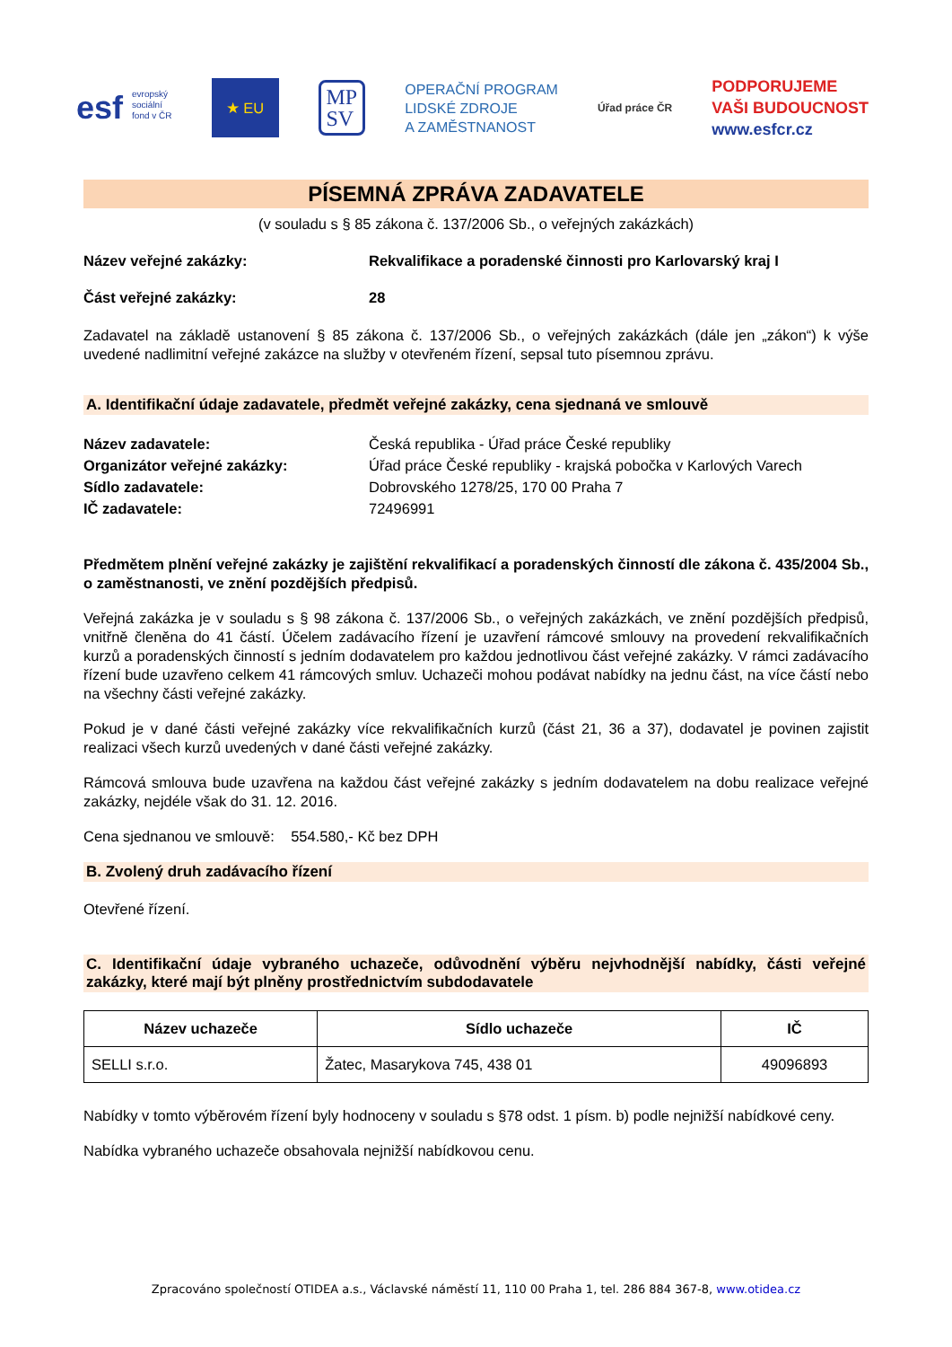esf evropský
sociální
fond v ČR
★ EU
MP
SV
OPERAČNÍ PROGRAM
LIDSKÉ ZDROJE
A ZAMĚSTNANOST
Úřad práce ČR
PODPORUJEME
VAŠI BUDOUCNOST
www.esfcr.cz
PÍSEMNÁ ZPRÁVA ZADAVATELE
(v souladu s § 85 zákona č. 137/2006 Sb., o veřejných zakázkách)
Název veřejné zakázky: Rekvalifikace a poradenské činnosti pro Karlovarský kraj I
Část veřejné zakázky: 28
Zadavatel na základě ustanovení § 85 zákona č. 137/2006 Sb., o veřejných zakázkách (dále jen „zákon“) k výše uvedené nadlimitní veřejné zakázce na služby v otevřeném řízení, sepsal tuto písemnou zprávu.
A. Identifikační údaje zadavatele, předmět veřejné zakázky, cena sjednaná ve smlouvě
Název zadavatele: Česká republika - Úřad práce České republiky
Organizátor veřejné zakázky: Úřad práce České republiky - krajská pobočka v Karlových Varech
Sídlo zadavatele: Dobrovského 1278/25, 170 00 Praha 7
IČ zadavatele: 72496991
Předmětem plnění veřejné zakázky je zajištění rekvalifikací a poradenských činností dle zákona č. 435/2004 Sb., o zaměstnanosti, ve znění pozdějších předpisů.
Veřejná zakázka je v souladu s § 98 zákona č. 137/2006 Sb., o veřejných zakázkách, ve znění pozdějších předpisů, vnitřně členěna do 41 částí. Účelem zadávacího řízení je uzavření rámcové smlouvy na provedení rekvalifikačních kurzů a poradenských činností s jedním dodavatelem pro každou jednotlivou část veřejné zakázky. V rámci zadávacího řízení bude uzavřeno celkem 41 rámcových smluv. Uchazeči mohou podávat nabídky na jednu část, na více částí nebo na všechny části veřejné zakázky.
Pokud je v dané části veřejné zakázky více rekvalifikačních kurzů (část 21, 36 a 37), dodavatel je povinen zajistit realizaci všech kurzů uvedených v dané části veřejné zakázky.
Rámcová smlouva bude uzavřena na každou část veřejné zakázky s jedním dodavatelem na dobu realizace veřejné zakázky, nejdéle však do 31. 12. 2016.
Cena sjednanou ve smlouvě: 554.580,- Kč bez DPH
B. Zvolený druh zadávacího řízení
Otevřené řízení.
C. Identifikační údaje vybraného uchazeče, odůvodnění výběru nejvhodnější nabídky, části veřejné zakázky, které mají být plněny prostřednictvím subdodavatele
| Název uchazeče | Sídlo uchazeče | IČ |
| --- | --- | --- |
| SELLI s.r.o. | Žatec, Masarykova 745, 438 01 | 49096893 |
Nabídky v tomto výběrovém řízení byly hodnoceny v souladu s §78 odst. 1 písm. b) podle nejnižší nabídkové ceny.
Nabídka vybraného uchazeče obsahovala nejnižší nabídkovou cenu.
Zpracováno společností OTIDEA a.s., Václavské náměstí 11, 110 00 Praha 1, tel. 286 884 367-8, www.otidea.cz